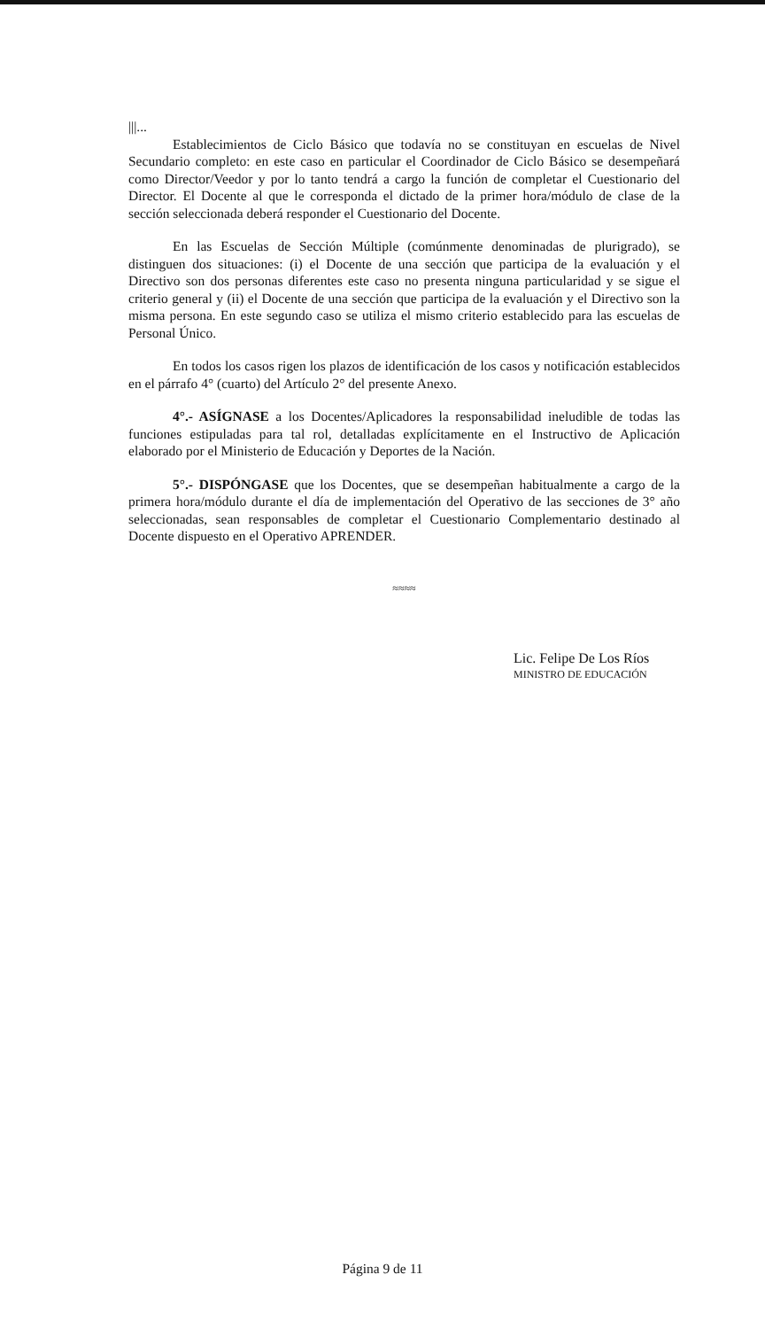|||...
Establecimientos de Ciclo Básico que todavía no se constituyan en escuelas de Nivel Secundario completo: en este caso en particular el Coordinador de Ciclo Básico se desempeñará como Director/Veedor y por lo tanto tendrá a cargo la función de completar el Cuestionario del Director. El Docente al que le corresponda el dictado de la primer hora/módulo de clase de la sección seleccionada deberá responder el Cuestionario del Docente.
En las Escuelas de Sección Múltiple (comúnmente denominadas de plurigrado), se distinguen dos situaciones: (i) el Docente de una sección que participa de la evaluación y el Directivo son dos personas diferentes este caso no presenta ninguna particularidad y se sigue el criterio general y (ii) el Docente de una sección que participa de la evaluación y el Directivo son la misma persona. En este segundo caso se utiliza el mismo criterio establecido para las escuelas de Personal Único.
En todos los casos rigen los plazos de identificación de los casos y notificación establecidos en el párrafo 4° (cuarto) del Artículo 2° del presente Anexo.
4°.- ASÍGNASE a los Docentes/Aplicadores la responsabilidad ineludible de todas las funciones estipuladas para tal rol, detalladas explícitamente en el Instructivo de Aplicación elaborado por el Ministerio de Educación y Deportes de la Nación.
5°.- DISPÓNGASE que los Docentes, que se desempeñan habitualmente a cargo de la primera hora/módulo durante el día de implementación del Operativo de las secciones de 3° año seleccionadas, sean responsables de completar el Cuestionario Complementario destinado al Docente dispuesto en el Operativo APRENDER.
≈≈≈≈
Lic. Felipe De Los Ríos
MINISTRO DE EDUCACIÓN
Página 9 de 11